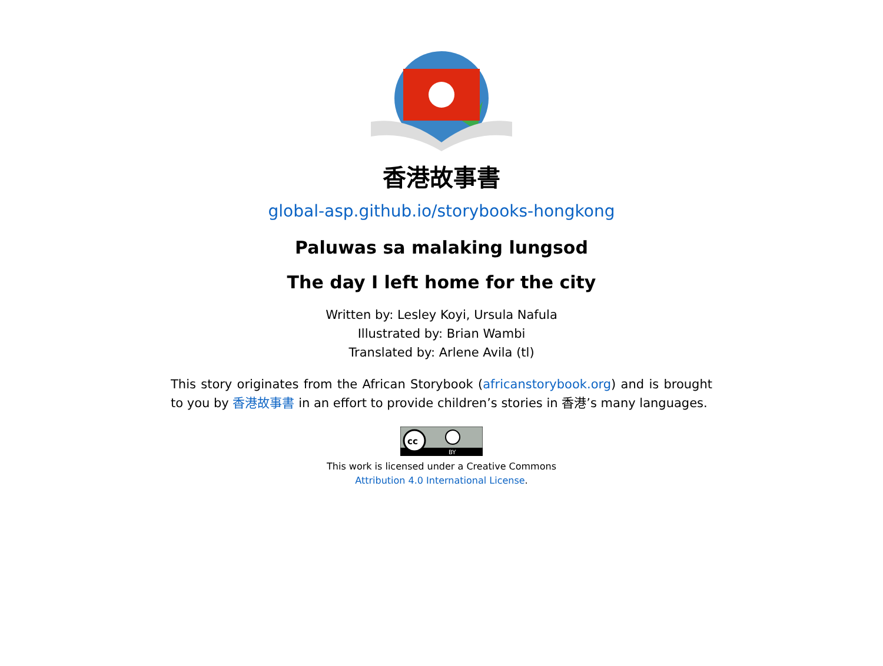香港故事書
global-asp.github.io/storybooks-hongkong
Paluwas sa malaking lungsod
The day I left home for the city
Written by: Lesley Koyi, Ursula Nafula
Illustrated by: Brian Wambi
Translated by: Arlene Avila (tl)
This story originates from the African Storybook (africanstorybook.org) and is brought to you by 香港故事書 in an effort to provide children’s stories in 香港’s many languages.
cc
BY
This work is licensed under a Creative Commons
Attribution 4.0 International License.